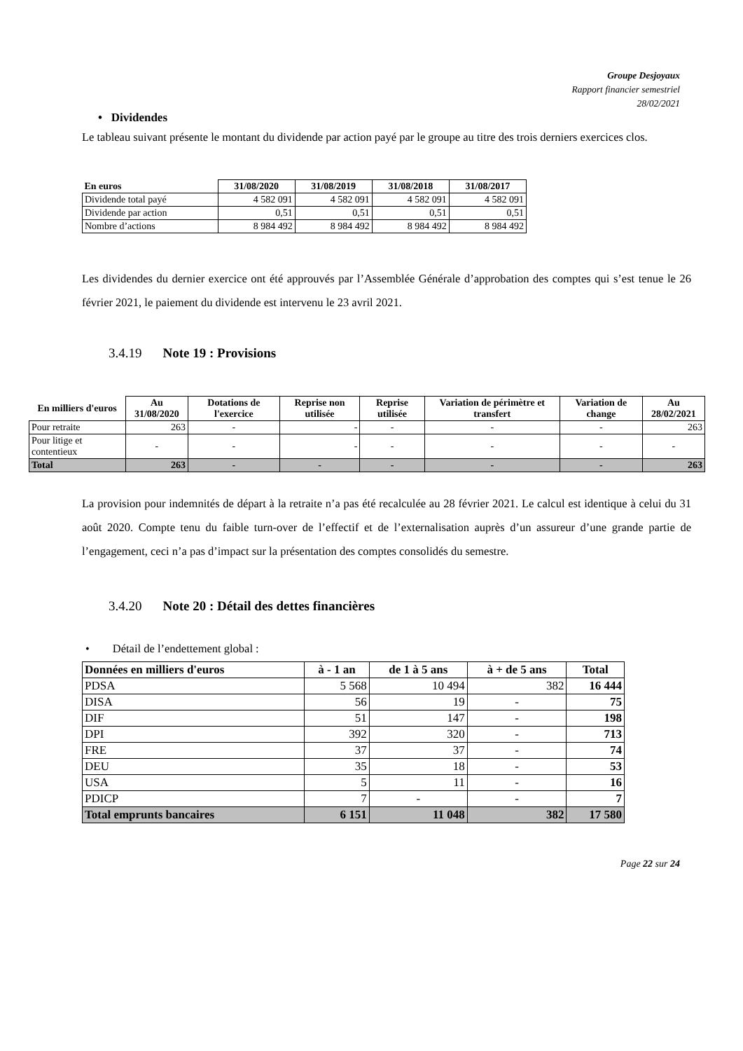Groupe Desjoyaux
Rapport financier semestriel
28/02/2021
• Dividendes
Le tableau suivant présente le montant du dividende par action payé par le groupe au titre des trois derniers exercices clos.
| En euros | 31/08/2020 | 31/08/2019 | 31/08/2018 | 31/08/2017 |
| --- | --- | --- | --- | --- |
| Dividende total payé | 4 582 091 | 4 582 091 | 4 582 091 | 4 582 091 |
| Dividende par action | 0,51 | 0,51 | 0,51 | 0,51 |
| Nombre d’actions | 8 984 492 | 8 984 492 | 8 984 492 | 8 984 492 |
Les dividendes du dernier exercice ont été approuvés par l’Assemblée Générale d’approbation des comptes qui s’est tenue le 26 février 2021, le paiement du dividende est intervenu le 23 avril 2021.
3.4.19 Note 19 : Provisions
| En milliers d'euros | Au 31/08/2020 | Dotations de l'exercice | Reprise non utilisée | Reprise utilisée | Variation de périmètre et transfert | Variation de change | Au 28/02/2021 |
| --- | --- | --- | --- | --- | --- | --- | --- |
| Pour retraite | 263 | - | - | - | - | - | 263 |
| Pour litige et contentieux | - | - | - | - | - | - | - |
| Total | 263 | - | - | - | - | - | 263 |
La provision pour indemnités de départ à la retraite n’a pas été recalculée au 28 février 2021. Le calcul est identique à celui du 31 août 2020. Compte tenu du faible turn-over de l’effectif et de l’externalisation auprès d’un assureur d’une grande partie de l’engagement, ceci n’a pas d’impact sur la présentation des comptes consolidés du semestre.
3.4.20 Note 20 : Détail des dettes financières
• Détail de l’endettement global :
| Données en milliers d'euros | à - 1 an | de 1 à 5 ans | à + de 5 ans | Total |
| --- | --- | --- | --- | --- |
| PDSA | 5 568 | 10 494 | 382 | 16 444 |
| DISA | 56 | 19 | - | 75 |
| DIF | 51 | 147 | - | 198 |
| DPI | 392 | 320 | - | 713 |
| FRE | 37 | 37 | - | 74 |
| DEU | 35 | 18 | - | 53 |
| USA | 5 | 11 | - | 16 |
| PDICP | 7 | - | - | 7 |
| Total emprunts bancaires | 6 151 | 11 048 | 382 | 17 580 |
Page 22 sur 24